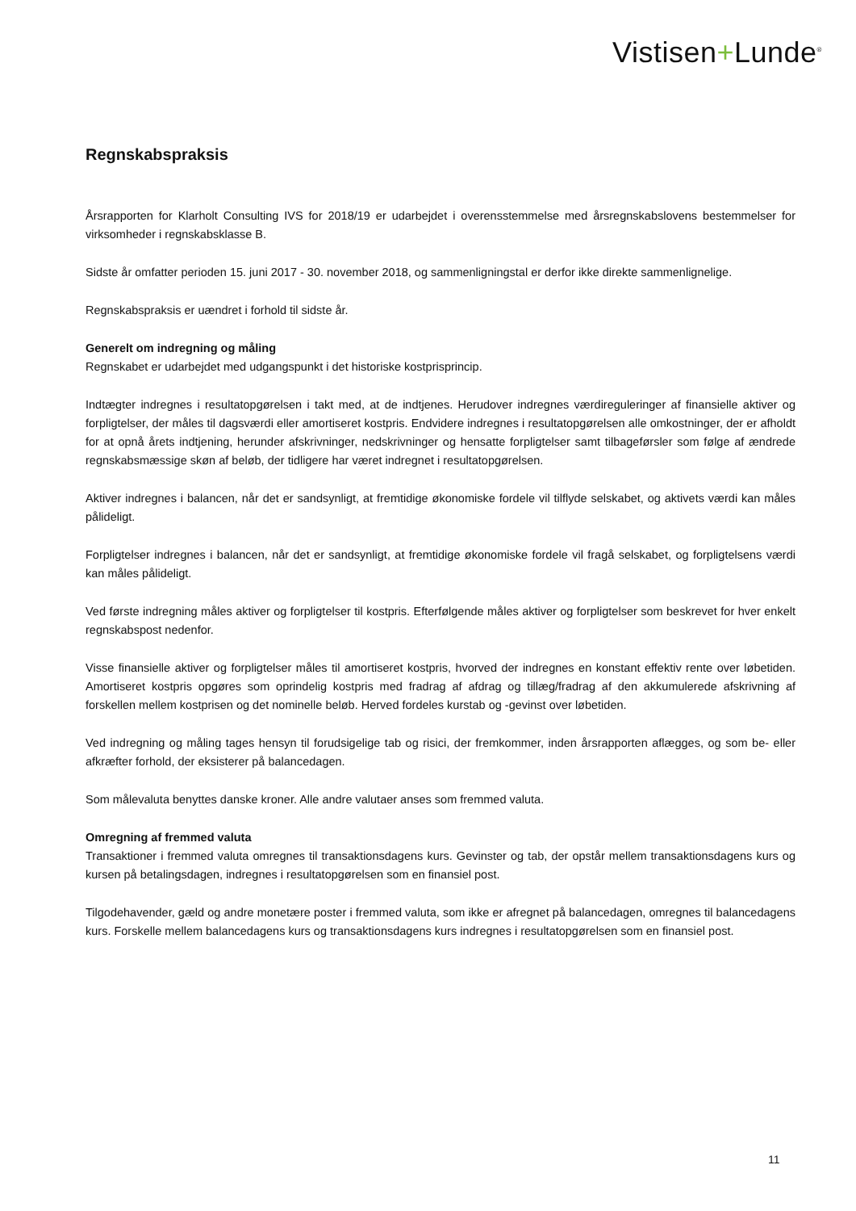Vistisen+Lunde<sup>®</sup>
Regnskabspraksis
Årsrapporten for Klarholt Consulting IVS for 2018/19 er udarbejdet i overensstemmelse med årsregnskabslovens bestemmelser for virksomheder i regnskabsklasse B.
Sidste år omfatter perioden 15. juni 2017 - 30. november 2018, og sammenligningstal er derfor ikke direkte sammenlignelige.
Regnskabspraksis er uændret i forhold til sidste år.
Generelt om indregning og måling
Regnskabet er udarbejdet med udgangspunkt i det historiske kostprisprincip.
Indtægter indregnes i resultatopgørelsen i takt med, at de indtjenes. Herudover indregnes værdireguleringer af finansielle aktiver og forpligtelser, der måles til dagsværdi eller amortiseret kostpris. Endvidere indregnes i resultatopgørelsen alle omkostninger, der er afholdt for at opnå årets indtjening, herunder afskrivninger, nedskrivninger og hensatte forpligtelser samt tilbageførsler som følge af ændrede regnskabsmæssige skøn af beløb, der tidligere har været indregnet i resultatopgørelsen.
Aktiver indregnes i balancen, når det er sandsynligt, at fremtidige økonomiske fordele vil tilflyde selskabet, og aktivets værdi kan måles pålideligt.
Forpligtelser indregnes i balancen, når det er sandsynligt, at fremtidige økonomiske fordele vil fragå selskabet, og forpligtelsens værdi kan måles pålideligt.
Ved første indregning måles aktiver og forpligtelser til kostpris. Efterfølgende måles aktiver og forpligtelser som beskrevet for hver enkelt regnskabspost nedenfor.
Visse finansielle aktiver og forpligtelser måles til amortiseret kostpris, hvorved der indregnes en konstant effektiv rente over løbetiden. Amortiseret kostpris opgøres som oprindelig kostpris med fradrag af afdrag og tillæg/fradrag af den akkumulerede afskrivning af forskellen mellem kostprisen og det nominelle beløb. Herved fordeles kurstab og -gevinst over løbetiden.
Ved indregning og måling tages hensyn til forudsigelige tab og risici, der fremkommer, inden årsrapporten aflægges, og som be- eller afkræfter forhold, der eksisterer på balancedagen.
Som målevaluta benyttes danske kroner. Alle andre valutaer anses som fremmed valuta.
Omregning af fremmed valuta
Transaktioner i fremmed valuta omregnes til transaktionsdagens kurs. Gevinster og tab, der opstår mellem transaktionsdagens kurs og kursen på betalingsdagen, indregnes i resultatopgørelsen som en finansiel post.
Tilgodehavender, gæld og andre monetære poster i fremmed valuta, som ikke er afregnet på balancedagen, omregnes til balancedagens kurs. Forskelle mellem balancedagens kurs og transaktionsdagens kurs indregnes i resultatopgørelsen som en finansiel post.
11